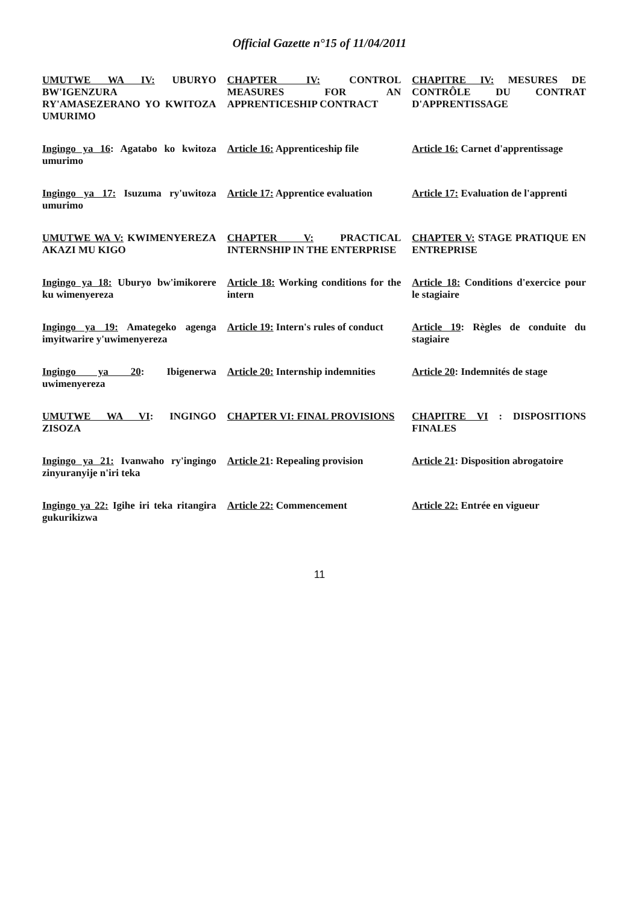Official Gazette n°15 of 11/04/2011
| UMUTWE WA IV: UBURYO BW'IGENZURA RY'AMASEZERANO YO KWITOZA UMURIMO | CHAPTER IV: CONTROL MEASURES FOR AN APPRENTICESHIP CONTRACT | CHAPITRE IV: MESURES DE CONTRÔLE DU CONTRAT D'APPRENTISSAGE |
| Ingingo ya 16 : Agatabo ko kwitoza umurimo | Article 16: Apprenticeship file | Article 16: Carnet d'apprentissage |
| Ingingo ya 17: Isuzuma ry'uwitoza umurimo | Article 17: Apprentice evaluation | Article 17: Evaluation de l'apprenti |
| UMUTWE WA V: KWIMENYEREZA AKAZI MU KIGO | CHAPTER V: PRACTICAL INTERNSHIP IN THE ENTERPRISE | CHAPTER V: STAGE PRATIQUE EN ENTREPRISE |
| Ingingo ya 18: Uburyo bw'imikorere ku wimenyereza | Article 18: Working conditions for the intern | Article 18: Conditions d'exercice pour le stagiaire |
| Ingingo ya 19: Amategeko agenga imyitwarire y'uwimenyereza | Article 19: Intern's rules of conduct | Article 19 : Règles de conduite du stagiaire |
| Ingingo ya 20 : Ibigenerwa uwimenyereza | Article 20: Internship indemnities | Article 20 : Indemnités de stage |
| UMUTWE WA VI : INGINGO ZISOZA | CHAPTER VI: FINAL PROVISIONS | CHAPITRE VI : DISPOSITIONS FINALES |
| Ingingo ya 21: Ivanwaho ry'ingingo zinyuranyije n'iri teka | Article 21 : Repealing provision | Article 21 : Disposition abrogatoire |
| Ingingo ya 22: Igihe iri teka ritangira gukurikizwa | Article 22: Commencement | Article 22: Entrée en vigueur |
11